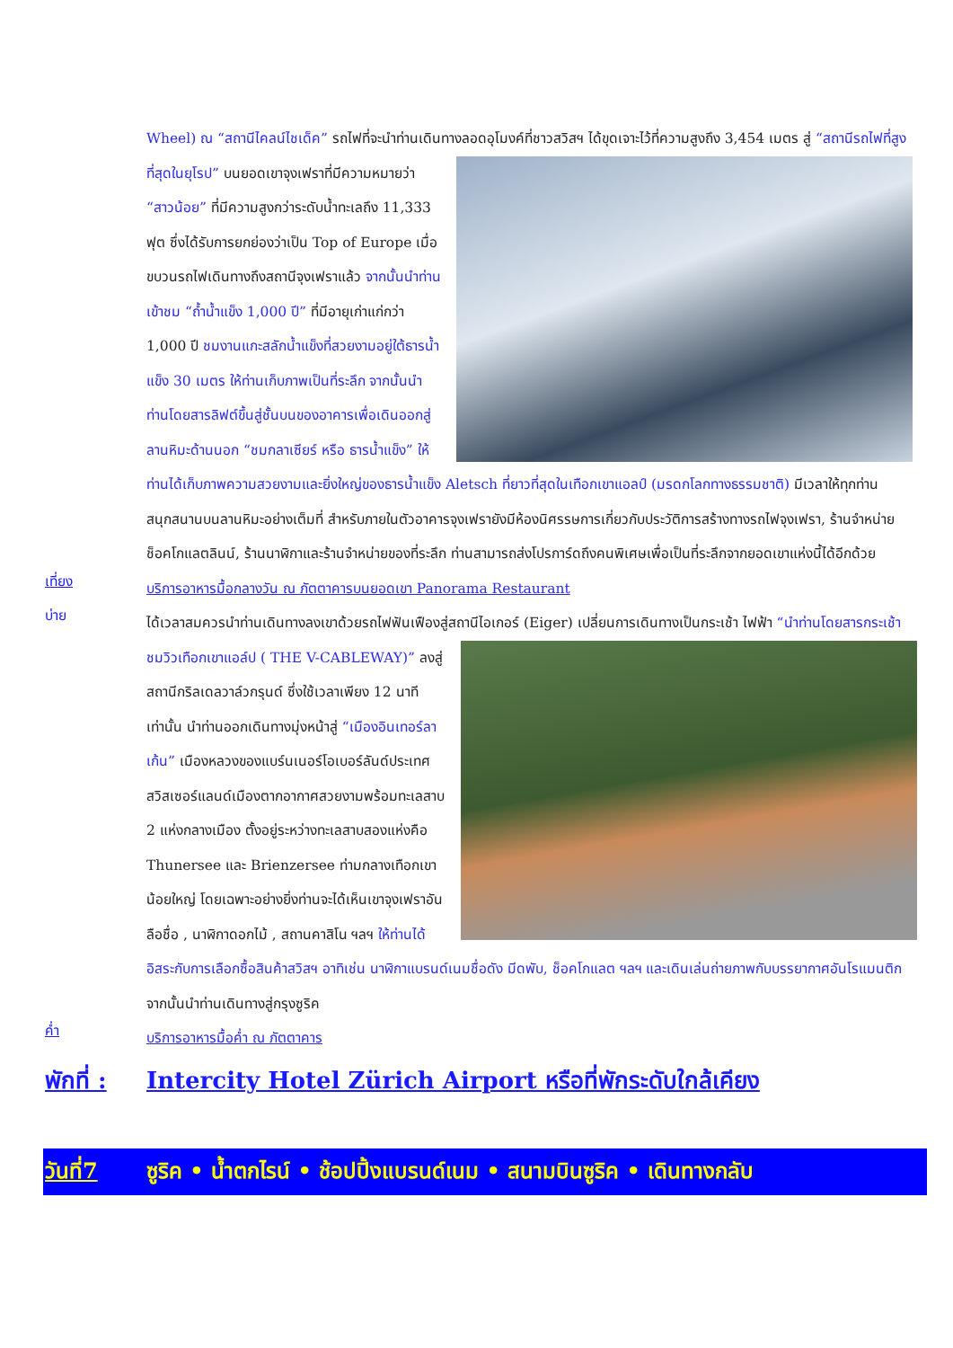Wheel) ณ “สถานีไคลน์ไชเด็ค” รถไฟที่จะนำท่านเดินทางลอดอุโมงค์ที่ชาวสวิสฯ ได้ขุดเจาะไว้ที่ความสูงถึง
3,454 เมตร สู่ “สถานีรถไฟที่สูงที่สุดในยุโรป” บนยอดเขาจุงเฟราที่มีความหมายว่า “สาวน้อย” ที่มีความสูงกว่าระดับน้ำทะเลถึง 11,333 ฟุต ซึ่งได้รับการยกย่องว่าเป็น Top of Europe เมื่อขบวนรถไฟเดินทางถึงสถานีจุงเฟราแล้ว จากนั้นนำท่านเข้าชม “ถ้ำน้ำแข็ง 1,000 ปี” ที่มีอายุเก่าแก่กว่า 1,000 ปี ชมงานแกะสลักน้ำแข็งที่สวยงามอยู่ใต้ธารน้ำแข็ง 30 เมตร ให้ท่านเก็บภาพเป็นที่ระลึก จากนั้นนำท่านโดยสารลิฟต์ขึ้นสู่ชั้นบนของอาคารเพื่อเดินออกสู่ลานหิมะด้านนอก “ชมกลาเซียร์ หรือ ธารน้ำแข็ง” ให้ท่านได้เก็บภาพความสวยงามและยิ่งใหญ่ของธารน้ำแข็ง Aletsch ที่ยาวที่สุดในเทือกเขาแอลป์ (มรดกโลกทางธรรมชาติ) มีเวลาให้ทุกท่านสนุกสนานบนลานหิมะอย่างเต็มที่ สำหรับภายในตัวอาคารจุงเฟรายังมีห้องนิศรรษการเกี่ยวกับประวัติการสร้างทางรถไฟจุงเฟรา, ร้านจำหน่ายช็อคโกแลตลินน์, ร้านนาฬิกาและร้านจำหน่ายของที่ระลึก ท่านสามารถส่งโปรการ์ดถึงคนพิเศษเพื่อเป็นที่ระลึกจากยอดเขาแห่งนี้ได้อีกด้วย
เที่ยง
บริการอาหารมื้อกลางวัน ณ ภัตตาคารบนยอดเขา Panorama Restaurant
บ่าย
ได้เวลาสมควรนำท่านเดินทางลงเขาด้วยรถไฟฟันเฟืองสู่สถานีไอเกอร์ (Eiger) เปลี่ยนการเดินทางเป็นกระเช้า
ไฟฟ้า “นำท่านโดยสารกระเช้าชมวิวเทือกเขาแอล์ป ( THE V-CABLEWAY)” ลงสู่สถานีกริลเดลวาล์วกรุนด์ ซึ่งใช้เวลาเพียง 12 นาทีเท่านั้น นำท่านออกเดินทางมุ่งหน้าสู่ “เมืองอินเทอร์ลาเก้น” เมืองหลวงของแบร์นเนอร์โอเบอร์ลันด์ประเทศสวิสเซอร์แลนด์เมืองตากอากาศสวยงามพร้อมทะเลสาบ 2 แห่งกลางเมือง ตั้งอยู่ระหว่างทะเลสาบสองแห่งคือ Thunersee และ Brienzersee ท่ามกลางเทือกเขาน้อยใหญ่ โดยเฉพาะอย่างยิ่งท่านจะได้เห็นเขาจุงเฟราอันลือชื่อ , นาฬิกาดอกไม้ , สถานคาสิโน ฯลฯ ให้ท่านได้อิสระกับการเลือกซื้อสินค้าสวิสฯ อาทิเช่น นาฬิกาแบรนด์เนมชื่อดัง มีดพับ, ช็อคโกแลต ฯลฯ และเดินเล่นถ่ายภาพกับบรรยากาศอันโรแมนติก จากนั้นนำท่านเดินทางสู่กรุงซูริค
ค่ำ
บริการอาหารมื้อค่ำ ณ ภัตตาคาร
พักที่ : Intercity Hotel Zürich Airport หรือที่พักระดับใกล้เคียง
วันที่7 ซูริค • น้ำตกไรน์ • ช้อปปิ้งแบรนด์เนม • สนามบินซูริค • เดินทางกลับ